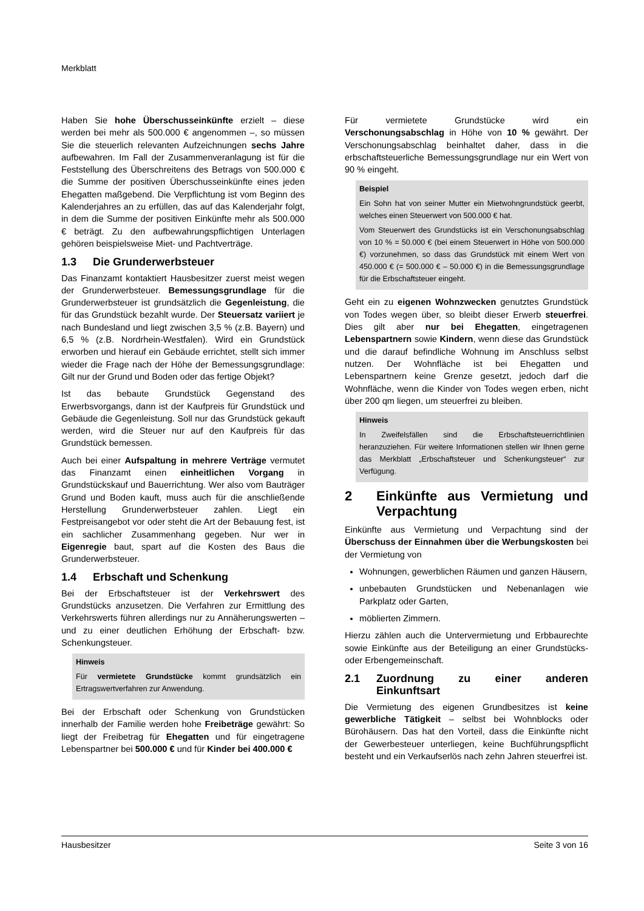Merkblatt
Haben Sie hohe Überschusseinkünfte erzielt – diese werden bei mehr als 500.000 € angenommen –, so müssen Sie die steuerlich relevanten Aufzeichnungen sechs Jahre aufbewahren. Im Fall der Zusammenveranlagung ist für die Feststellung des Überschreitens des Betrags von 500.000 € die Summe der positiven Überschusseinkünfte eines jeden Ehegatten maßgebend. Die Verpflichtung ist vom Beginn des Kalenderjahres an zu erfüllen, das auf das Kalenderjahr folgt, in dem die Summe der positiven Einkünfte mehr als 500.000 € beträgt. Zu den aufbewahrungspflichtigen Unterlagen gehören beispielsweise Miet- und Pachtverträge.
1.3 Die Grunderwerbsteuer
Das Finanzamt kontaktiert Hausbesitzer zuerst meist wegen der Grunderwerbsteuer. Bemessungsgrundlage für die Grunderwerbsteuer ist grundsätzlich die Gegenleistung, die für das Grundstück bezahlt wurde. Der Steuersatz variiert je nach Bundesland und liegt zwischen 3,5 % (z.B. Bayern) und 6,5 % (z.B. Nordrhein-Westfalen). Wird ein Grundstück erworben und hierauf ein Gebäude errichtet, stellt sich immer wieder die Frage nach der Höhe der Bemessungsgrundlage: Gilt nur der Grund und Boden oder das fertige Objekt?
Ist das bebaute Grundstück Gegenstand des Erwerbsvorgangs, dann ist der Kaufpreis für Grundstück und Gebäude die Gegenleistung. Soll nur das Grundstück gekauft werden, wird die Steuer nur auf den Kaufpreis für das Grundstück bemessen.
Auch bei einer Aufspaltung in mehrere Verträge vermutet das Finanzamt einen einheitlichen Vorgang in Grundstückskauf und Bauerrichtung. Wer also vom Bauträger Grund und Boden kauft, muss auch für die anschließende Herstellung Grunderwerbsteuer zahlen. Liegt ein Festpreisangebot vor oder steht die Art der Bebauung fest, ist ein sachlicher Zusammenhang gegeben. Nur wer in Eigenregie baut, spart auf die Kosten des Baus die Grunderwerbsteuer.
1.4 Erbschaft und Schenkung
Bei der Erbschaftsteuer ist der Verkehrswert des Grundstücks anzusetzen. Die Verfahren zur Ermittlung des Verkehrswerts führen allerdings nur zu Annäherungswerten – und zu einer deutlichen Erhöhung der Erbschaft- bzw. Schenkungsteuer.
Hinweis
Für vermietete Grundstücke kommt grundsätzlich ein Ertragswertverfahren zur Anwendung.
Bei der Erbschaft oder Schenkung von Grundstücken innerhalb der Familie werden hohe Freibeträge gewährt: So liegt der Freibetrag für Ehegatten und für eingetragene Lebenspartner bei 500.000 € und für Kinder bei 400.000 €
Für vermietete Grundstücke wird ein Verschonungsabschlag in Höhe von 10 % gewährt. Der Verschonungsabschlag beinhaltet daher, dass in die erbschaftsteuerliche Bemessungsgrundlage nur ein Wert von 90 % eingeht.
Beispiel
Ein Sohn hat von seiner Mutter ein Mietwohngrundstück geerbt, welches einen Steuerwert von 500.000 € hat.
Vom Steuerwert des Grundstücks ist ein Verschonungsabschlag von 10 % = 50.000 € (bei einem Steuerwert in Höhe von 500.000 €) vorzunehmen, so dass das Grundstück mit einem Wert von 450.000 € (= 500.000 € – 50.000 €) in die Bemessungsgrundlage für die Erbschaftsteuer eingeht.
Geht ein zu eigenen Wohnzwecken genutztes Grundstück von Todes wegen über, so bleibt dieser Erwerb steuerfrei. Dies gilt aber nur bei Ehegatten, eingetragenen Lebenspartnern sowie Kindern, wenn diese das Grundstück und die darauf befindliche Wohnung im Anschluss selbst nutzen. Der Wohnfläche ist bei Ehegatten und Lebenspartnern keine Grenze gesetzt, jedoch darf die Wohnfläche, wenn die Kinder von Todes wegen erben, nicht über 200 qm liegen, um steuerfrei zu bleiben.
Hinweis
In Zweifelsfällen sind die Erbschaftsteuerrichtlinien heranzuziehen. Für weitere Informationen stellen wir Ihnen gerne das Merkblatt „Erbschaftsteuer und Schenkungsteuer“ zur Verfügung.
2 Einkünfte aus Vermietung und Verpachtung
Einkünfte aus Vermietung und Verpachtung sind der Überschuss der Einnahmen über die Werbungskosten bei der Vermietung von
Wohnungen, gewerblichen Räumen und ganzen Häusern,
unbebauten Grundstücken und Nebenanlagen wie Parkplatz oder Garten,
möblierten Zimmern.
Hierzu zählen auch die Untervermietung und Erbbaurechte sowie Einkünfte aus der Beteiligung an einer Grundstücks- oder Erbengemeinschaft.
2.1 Zuordnung zu einer anderen Einkunftsart
Die Vermietung des eigenen Grundbesitzes ist keine gewerbliche Tätigkeit – selbst bei Wohnblocks oder Bürohäusern. Das hat den Vorteil, dass die Einkünfte nicht der Gewerbesteuer unterliegen, keine Buchführungspflicht besteht und ein Verkaufserlös nach zehn Jahren steuerfrei ist.
Hausbesitzer Seite 3 von 16